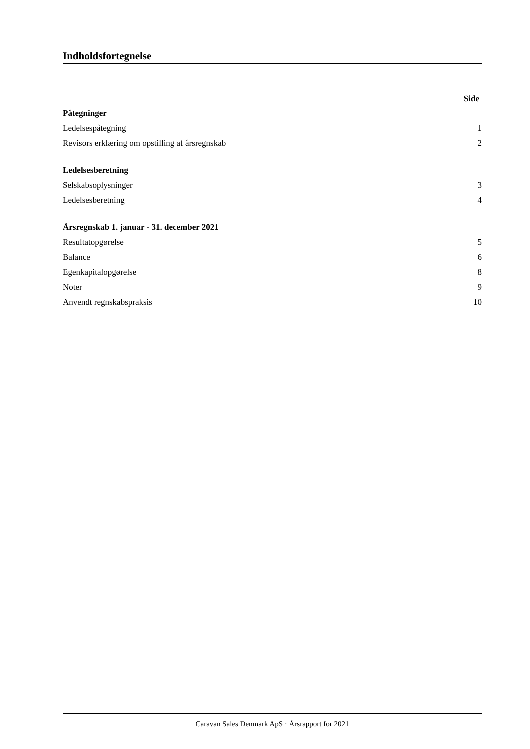Indholdsfortegnelse
Side
Påtegninger
Ledelsespåtegning 1
Revisors erklæring om opstilling af årsregnskab 2
Ledelsesberetning
Selskabsoplysninger 3
Ledelsesberetning 4
Årsregnskab 1. januar - 31. december 2021
Resultatopgørelse 5
Balance 6
Egenkapitalopgørelse 8
Noter 9
Anvendt regnskabspraksis 10
Caravan Sales Denmark ApS · Årsrapport for 2021